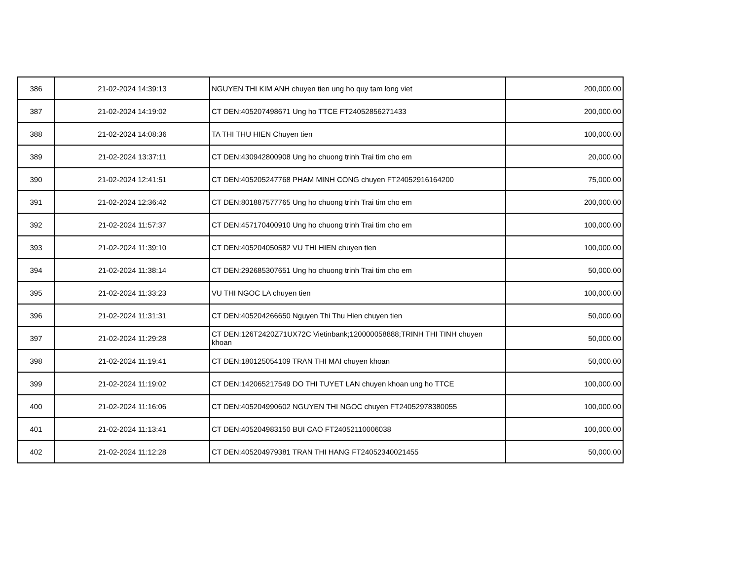| 386 | 21-02-2024 14:39:13 | NGUYEN THI KIM ANH chuyen tien ung ho quy tam long viet | 200,000.00 |
| 387 | 21-02-2024 14:19:02 | CT DEN:405207498671 Ung ho TTCE FT24052856271433 | 200,000.00 |
| 388 | 21-02-2024 14:08:36 | TA THI THU HIEN Chuyen tien | 100,000.00 |
| 389 | 21-02-2024 13:37:11 | CT DEN:430942800908 Ung ho chuong trinh Trai tim cho em | 20,000.00 |
| 390 | 21-02-2024 12:41:51 | CT DEN:405205247768 PHAM MINH CONG chuyen FT24052916164200 | 75,000.00 |
| 391 | 21-02-2024 12:36:42 | CT DEN:801887577765 Ung ho chuong trinh Trai tim cho em | 200,000.00 |
| 392 | 21-02-2024 11:57:37 | CT DEN:457170400910 Ung ho chuong trinh Trai tim cho em | 100,000.00 |
| 393 | 21-02-2024 11:39:10 | CT DEN:405204050582 VU THI HIEN chuyen tien | 100,000.00 |
| 394 | 21-02-2024 11:38:14 | CT DEN:292685307651 Ung ho chuong trinh Trai tim cho em | 50,000.00 |
| 395 | 21-02-2024 11:33:23 | VU THI NGOC LA chuyen tien | 100,000.00 |
| 396 | 21-02-2024 11:31:31 | CT DEN:405204266650 Nguyen Thi Thu Hien chuyen tien | 50,000.00 |
| 397 | 21-02-2024 11:29:28 | CT DEN:126T2420Z71UX72C Vietinbank;120000058888;TRINH THI TINH chuyen khoan | 50,000.00 |
| 398 | 21-02-2024 11:19:41 | CT DEN:180125054109 TRAN THI MAI chuyen khoan | 50,000.00 |
| 399 | 21-02-2024 11:19:02 | CT DEN:142065217549 DO THI TUYET LAN chuyen khoan ung ho TTCE | 100,000.00 |
| 400 | 21-02-2024 11:16:06 | CT DEN:405204990602 NGUYEN THI NGOC chuyen FT24052978380055 | 100,000.00 |
| 401 | 21-02-2024 11:13:41 | CT DEN:405204983150 BUI CAO FT24052110006038 | 100,000.00 |
| 402 | 21-02-2024 11:12:28 | CT DEN:405204979381 TRAN THI HANG FT24052340021455 | 50,000.00 |